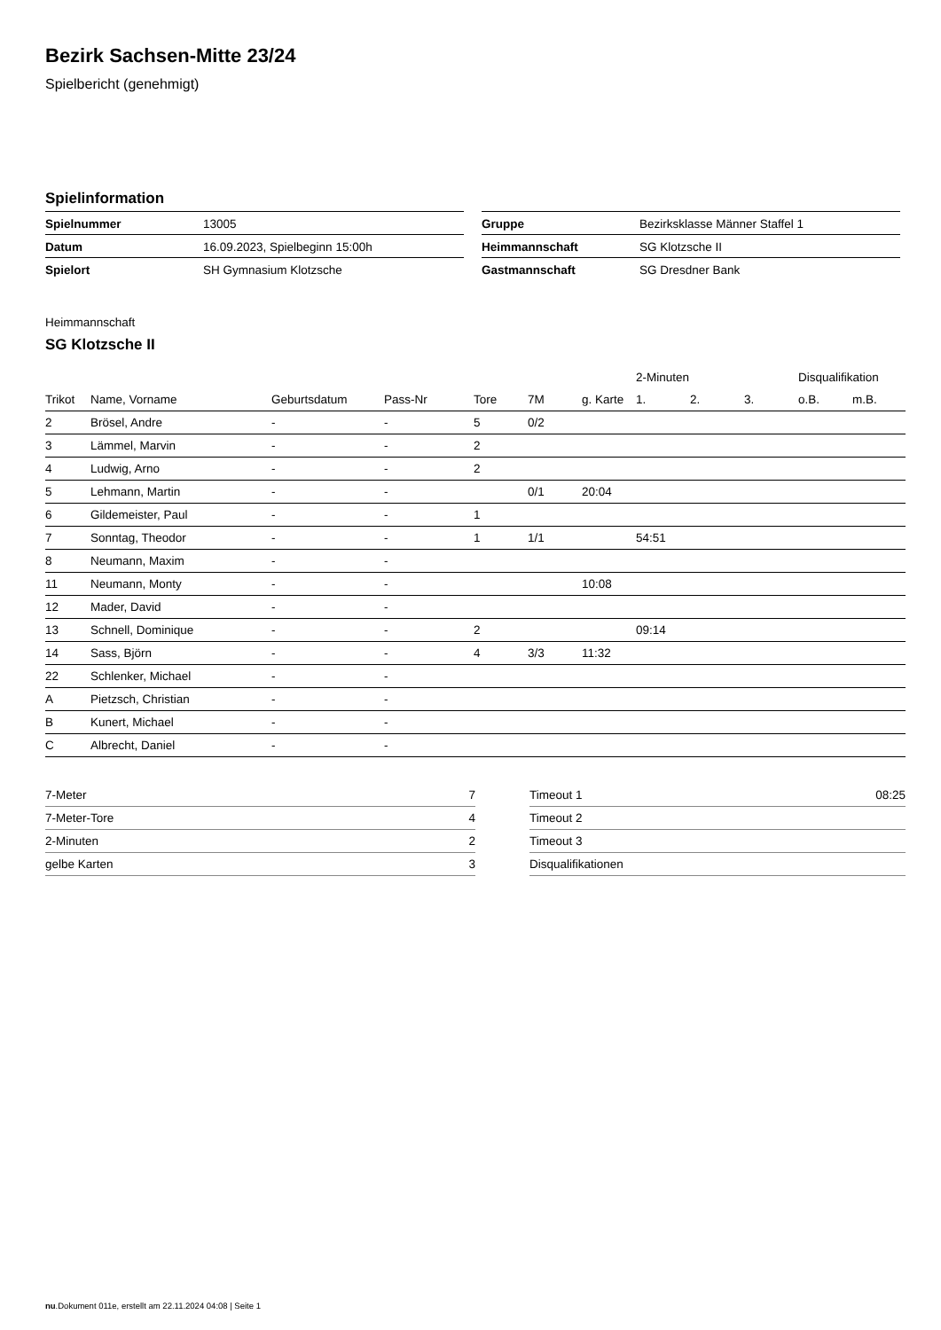Bezirk Sachsen-Mitte 23/24
Spielbericht (genehmigt)
Spielinformation
| Spielnummer | 13005 |
| Datum | 16.09.2023, Spielbeginn 15:00h |
| Spielort | SH Gymnasium Klotzsche |
| Gruppe | Bezirksklasse Männer Staffel 1 |
| Heimmannschaft | SG Klotzsche II |
| Gastmannschaft | SG Dresdner Bank |
Heimmannschaft
SG Klotzsche II
| | | | | | | | 2-Minuten | | | Disqualifikation | |
| --- | --- | --- | --- | --- | --- | --- | --- | --- | --- | --- | --- |
| Trikot | Name, Vorname | Geburtsdatum | Pass-Nr | Tore | 7M | g. Karte | 1. | 2. | 3. | o.B. | m.B. |
| 2 | Brösel, Andre | - | - | 5 | 0/2 | | | | | | |
| 3 | Lämmel, Marvin | - | - | 2 | | | | | | | |
| 4 | Ludwig, Arno | - | - | 2 | | | | | | | |
| 5 | Lehmann, Martin | - | - | | 0/1 | 20:04 | | | | | |
| 6 | Gildemeister, Paul | - | - | 1 | | | | | | | |
| 7 | Sonntag, Theodor | - | - | 1 | 1/1 | | 54:51 | | | | |
| 8 | Neumann, Maxim | - | - | | | | | | | | |
| 11 | Neumann, Monty | - | - | | | 10:08 | | | | | |
| 12 | Mader, David | - | - | | | | | | | | |
| 13 | Schnell, Dominique | - | - | 2 | | | 09:14 | | | | |
| 14 | Sass, Björn | - | - | 4 | 3/3 | 11:32 | | | | | |
| 22 | Schlenker, Michael | - | - | | | | | | | | |
| A | Pietzsch, Christian | - | - | | | | | | | | |
| B | Kunert, Michael | - | - | | | | | | | | |
| C | Albrecht, Daniel | - | - | | | | | | | | |
| 7-Meter | 7 |
| 7-Meter-Tore | 4 |
| 2-Minuten | 2 |
| gelbe Karten | 3 |
| Timeout 1 | 08:25 |
| Timeout 2 | |
| Timeout 3 | |
| Disqualifikationen | |
nu.Dokument 011e, erstellt am 22.11.2024 04:08 | Seite 1